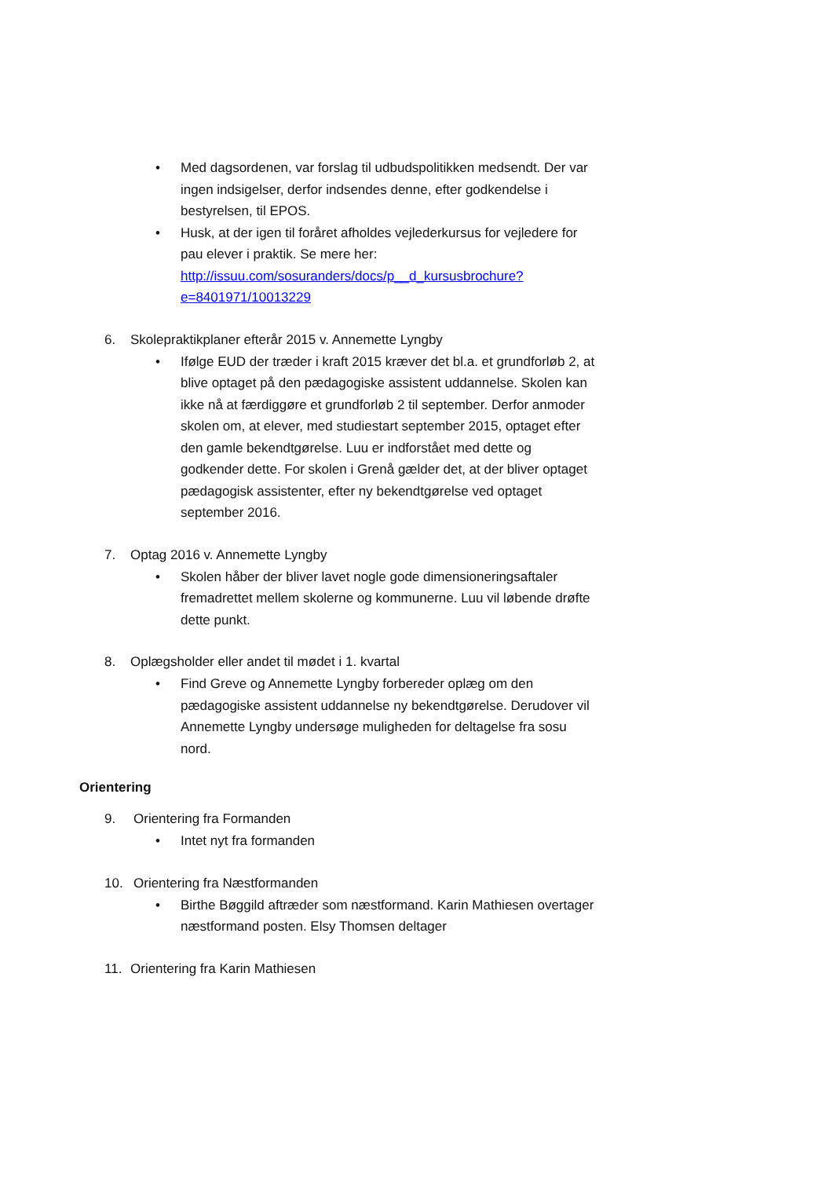• Med dagsordenen, var forslag til udbudspolitikken medsendt. Der var ingen indsigelser, derfor indsendes denne, efter godkendelse i bestyrelsen, til EPOS.
• Husk, at der igen til foråret afholdes vejlederkursus for vejledere for pau elever i praktik. Se mere her: http://issuu.com/sosuranders/docs/p__d_kursusbrochure?e=8401971/10013229
6. Skolepraktikplaner efterår 2015 v. Annemette Lyngby
• Ifølge EUD der træder i kraft 2015 kræver det bl.a. et grundforløb 2, at blive optaget på den pædagogiske assistent uddannelse. Skolen kan ikke nå at færdiggøre et grundforløb 2 til september. Derfor anmoder skolen om, at elever, med studiestart september 2015, optaget efter den gamle bekendtgørelse. Luu er indforstået med dette og godkender dette. For skolen i Grenå gælder det, at der bliver optaget pædagogisk assistenter, efter ny bekendtgørelse ved optaget september 2016.
7. Optag 2016 v. Annemette Lyngby
• Skolen håber der bliver lavet nogle gode dimensioneringsaftaler fremadrettet mellem skolerne og kommunerne. Luu vil løbende drøfte dette punkt.
8. Oplægsholder eller andet til mødet i 1. kvartal
• Find Greve og Annemette Lyngby forbereder oplæg om den pædagogiske assistent uddannelse ny bekendtgørelse. Derudover vil Annemette Lyngby undersøge muligheden for deltagelse fra sosu nord.
Orientering
9. Orientering fra Formanden
• Intet nyt fra formanden
10. Orientering fra Næstformanden
• Birthe Bøggild aftræder som næstformand. Karin Mathiesen overtager næstformand posten. Elsy Thomsen deltager
11. Orientering fra Karin Mathiesen